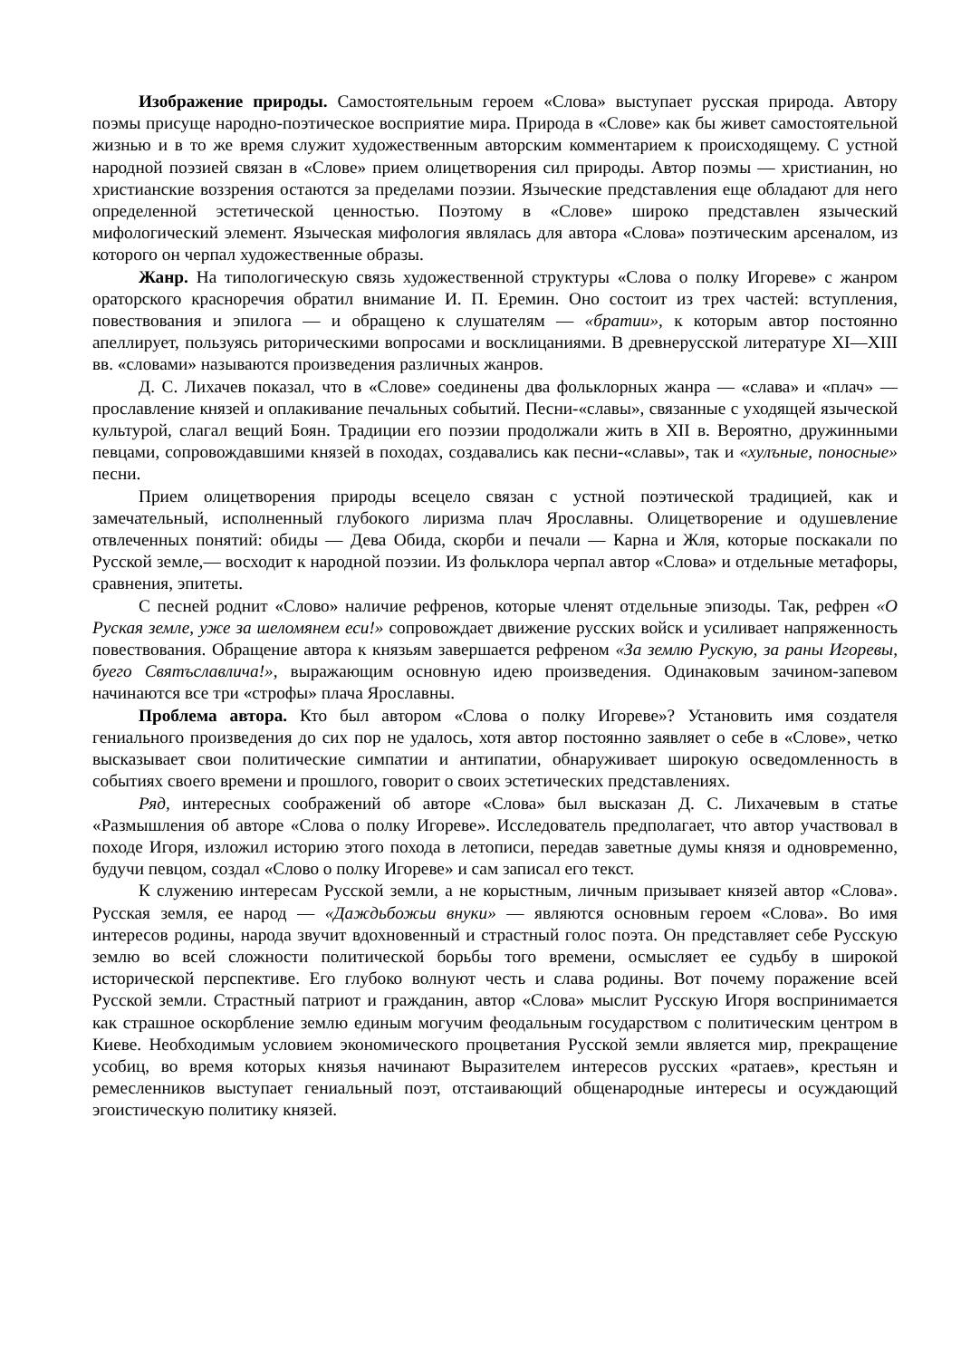Изображение природы. Самостоятельным героем «Слова» выступает русская природа. Автору поэмы присуще народно-поэтическое восприятие мира. Природа в «Слове» как бы живет самостоятельной жизнью и в то же время служит художественным авторским комментарием к происходящему. С устной народной поэзией связан в «Слове» прием олицетворения сил природы. Автор поэмы — христианин, но христианские воззрения остаются за пределами поэзии. Языческие представления еще обладают для него определенной эстетической ценностью. Поэтому в «Слове» широко представлен языческий мифологический элемент. Языческая мифология являлась для автора «Слова» поэтическим арсеналом, из которого он черпал художественные образы.
Жанр. На типологическую связь художественной структуры «Слова о полку Игореве» с жанром ораторского красноречия обратил внимание И. П. Еремин. Оно состоит из трех частей: вступления, повествования и эпилога — и обращено к слушателям — «братии», к которым автор постоянно апеллирует, пользуясь риторическими вопросами и восклицаниями. В древнерусской литературе XI—XIII вв. «словами» называются произведения различных жанров.
Д. С. Лихачев показал, что в «Слове» соединены два фольклорных жанра — «слава» и «плач» — прославление князей и оплакивание печальных событий. Песни-«славы», связанные с уходящей языческой культурой, слагал вещий Боян. Традиции его поэзии продолжали жить в XII в. Вероятно, дружинными певцами, сопровождавшими князей в походах, создавались как песни-«славы», так и «хулъные, поносные» песни.
Прием олицетворения природы всецело связан с устной поэтической традицией, как и замечательный, исполненный глубокого лиризма плач Ярославны. Олицетворение и одушевление отвлеченных понятий: обиды — Дева Обида, скорби и печали — Карна и Жля, которые поскакали по Русской земле,— восходит к народной поэзии. Из фольклора черпал автор «Слова» и отдельные метафоры, сравнения, эпитеты.
С песней роднит «Слово» наличие рефренов, которые членят отдельные эпизоды. Так, рефрен «О Руская земле, уже за шеломянем еси!» сопровождает движение русских войск и усиливает напряженность повествования. Обращение автора к князьям завершается рефреном «За землю Рускую, за раны Игоревы, буего Святъславлича!», выражающим основную идею произведения. Одинаковым зачином-запевом начинаются все три «строфы» плача Ярославны.
Проблема автора. Кто был автором «Слова о полку Игореве»? Установить имя создателя гениального произведения до сих пор не удалось, хотя автор постоянно заявляет о себе в «Слове», четко высказывает свои политические симпатии и антипатии, обнаруживает широкую осведомленность в событиях своего времени и прошлого, говорит о своих эстетических представлениях.
Ряд, интересных соображений об авторе «Слова» был высказан Д. С. Лихачевым в статье «Размышления об авторе «Слова о полку Игореве». Исследователь предполагает, что автор участвовал в походе Игоря, изложил историю этого похода в летописи, передав заветные думы князя и одновременно, будучи певцом, создал «Слово о полку Игореве» и сам записал его текст.
К служению интересам Русской земли, а не корыстным, личным призывает князей автор «Слова». Русская земля, ее народ — «Даждьбожьи внуки» — являются основным героем «Слова». Во имя интересов родины, народа звучит вдохновенный и страстный голос поэта. Он представляет себе Русскую землю во всей сложности политической борьбы того времени, осмысляет ее судьбу в широкой исторической перспективе. Его глубоко волнуют честь и слава родины. Вот почему поражение всей Русской земли. Страстный патриот и гражданин, автор «Слова» мыслит Русскую Игоря воспринимается как страшное оскорбление землю единым могучим феодальным государством с политическим центром в Киеве. Необходимым условием экономического процветания Русской земли является мир, прекращение усобиц, во время которых князья начинают Выразителем интересов русских «ратаев», крестьян и ремесленников выступает гениальный поэт, отстаивающий общенародные интересы и осуждающий эгоистическую политику князей.